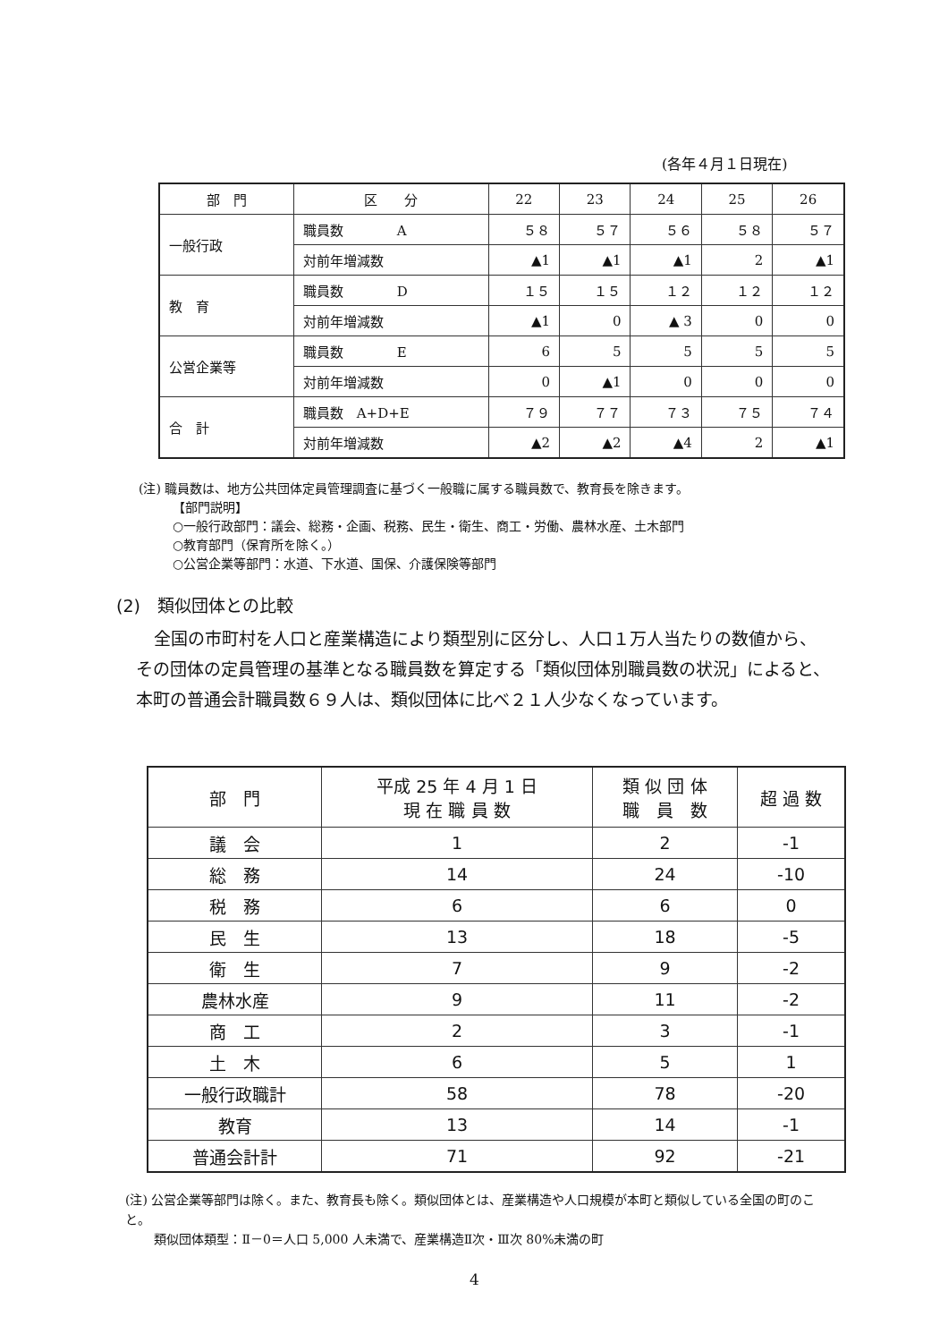(各年４月１日現在)
| 部 門 | 区 分 | 22 | 23 | 24 | 25 | 26 |
| --- | --- | --- | --- | --- | --- | --- |
| 一般行政 | 職員数 A | ５８ | ５７ | ５６ | ５８ | ５７ |
| | 対前年増減数 | ▲1 | ▲1 | ▲1 | 2 | ▲1 |
| 教 育 | 職員数 D | １５ | １５ | １２ | １２ | １２ |
| | 対前年増減数 | ▲1 | 0 | ▲ 3 | 0 | 0 |
| 公営企業等 | 職員数 E | 6 | 5 | 5 | 5 | 5 |
| | 対前年増減数 | 0 | ▲1 | 0 | 0 | 0 |
| 合 計 | 職員数 A+D+E | ７９ | ７７ | ７３ | ７５ | ７４ |
| | 対前年増減数 | ▲2 | ▲2 | ▲4 | 2 | ▲1 |
(注) 職員数は、地方公共団体定員管理調査に基づく一般職に属する職員数で、教育長を除きます。
【部門説明】
○一般行政部門：議会、総務・企画、税務、民生・衛生、商工・労働、農林水産、土木部門
○教育部門（保育所を除く。）
○公営企業等部門：水道、下水道、国保、介護保険等部門
(2)　類似団体との比較
全国の市町村を人口と産業構造により類型別に区分し、人口１万人当たりの数値から、その団体の定員管理の基準となる職員数を算定する「類似団体別職員数の状況」によると、本町の普通会計職員数６９人は、類似団体に比べ２１人少なくなっています。
| 部 門 | 平成 25 年 4 月 1 日 現 在 職 員 数 | 類 似 団 体 職 員 数 | 超 過 数 |
| --- | --- | --- | --- |
| 議 会 | 1 | 2 | -1 |
| 総 務 | 14 | 24 | -10 |
| 税 務 | 6 | 6 | 0 |
| 民 生 | 13 | 18 | -5 |
| 衛 生 | 7 | 9 | -2 |
| 農林水産 | 9 | 11 | -2 |
| 商 工 | 2 | 3 | -1 |
| 土 木 | 6 | 5 | 1 |
| 一般行政職計 | 58 | 78 | -20 |
| 教育 | 13 | 14 | -1 |
| 普通会計計 | 71 | 92 | -21 |
(注) 公営企業等部門は除く。また、教育長も除く。類似団体とは、産業構造や人口規模が本町と類似している全国の町のこと。
　　 類似団体類型：Ⅱ－0＝人口 5,000 人未満で、産業構造Ⅱ次・Ⅲ次 80%未満の町
4